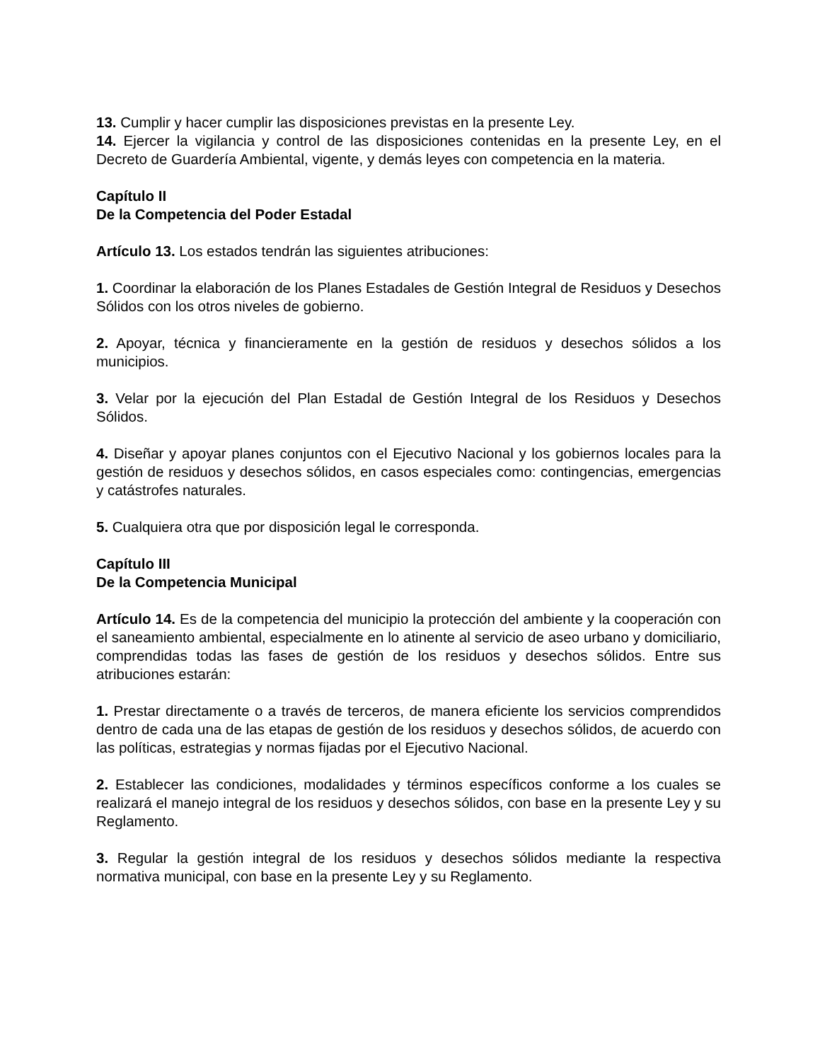13. Cumplir y hacer cumplir las disposiciones previstas en la presente Ley.
14. Ejercer la vigilancia y control de las disposiciones contenidas en la presente Ley, en el Decreto de Guardería Ambiental, vigente, y demás leyes con competencia en la materia.
Capítulo II
De la Competencia del Poder Estadal
Artículo 13. Los estados tendrán las siguientes atribuciones:
1. Coordinar la elaboración de los Planes Estadales de Gestión Integral de Residuos y Desechos Sólidos con los otros niveles de gobierno.
2. Apoyar, técnica y financieramente en la gestión de residuos y desechos sólidos a los municipios.
3. Velar por la ejecución del Plan Estadal de Gestión Integral de los Residuos y Desechos Sólidos.
4. Diseñar y apoyar planes conjuntos con el Ejecutivo Nacional y los gobiernos locales para la gestión de residuos y desechos sólidos, en casos especiales como: contingencias, emergencias y catástrofes naturales.
5. Cualquiera otra que por disposición legal le corresponda.
Capítulo III
De la Competencia Municipal
Artículo 14. Es de la competencia del municipio la protección del ambiente y la cooperación con el saneamiento ambiental, especialmente en lo atinente al servicio de aseo urbano y domiciliario, comprendidas todas las fases de gestión de los residuos y desechos sólidos. Entre sus atribuciones estarán:
1. Prestar directamente o a través de terceros, de manera eficiente los servicios comprendidos dentro de cada una de las etapas de gestión de los residuos y desechos sólidos, de acuerdo con las políticas, estrategias y normas fijadas por el Ejecutivo Nacional.
2. Establecer las condiciones, modalidades y términos específicos conforme a los cuales se realizará el manejo integral de los residuos y desechos sólidos, con base en la presente Ley y su Reglamento.
3. Regular la gestión integral de los residuos y desechos sólidos mediante la respectiva normativa municipal, con base en la presente Ley y su Reglamento.